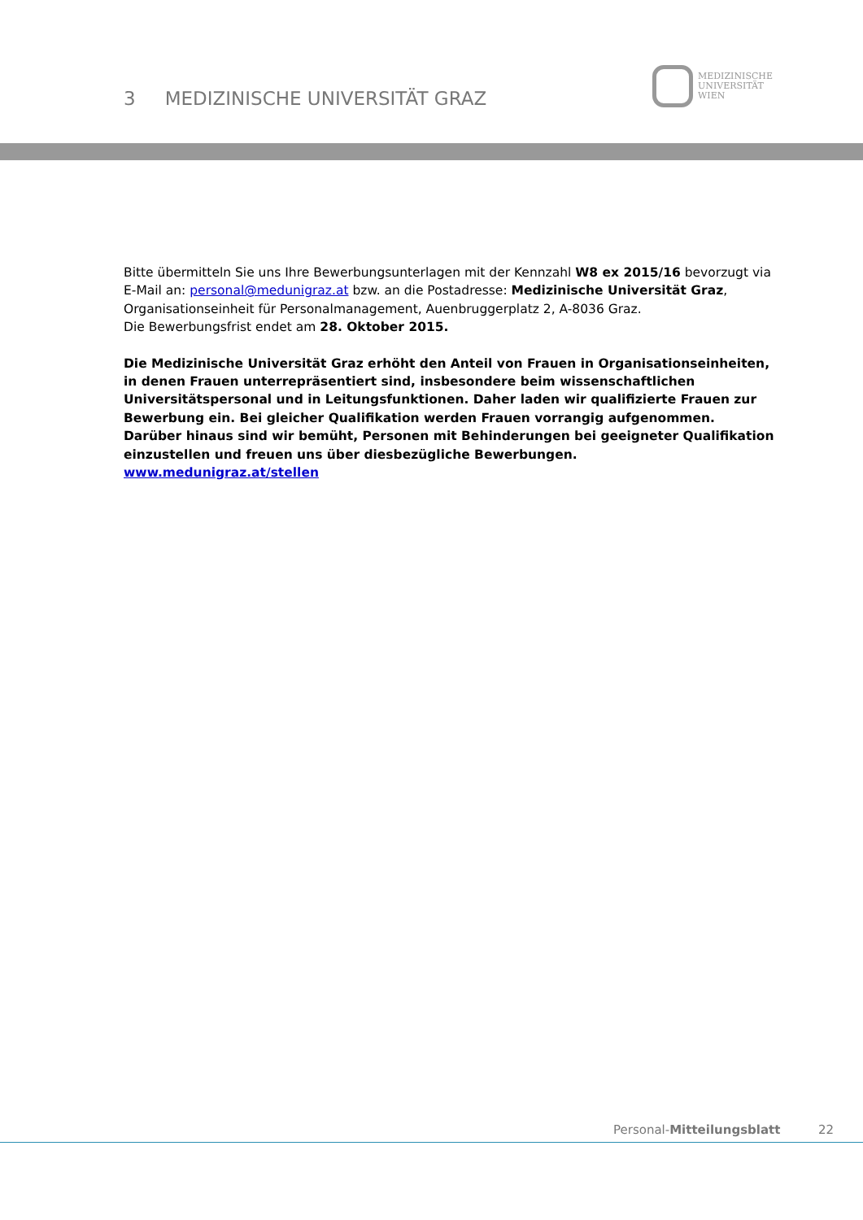3 MEDIZINISCHE UNIVERSITÄT GRAZ
MEDIZINISCHE
UNIVERSITÄT
WIEN
Bitte übermitteln Sie uns Ihre Bewerbungsunterlagen mit der Kennzahl W8 ex 2015/16 bevorzugt via E-Mail an: personal@medunigraz.at bzw. an die Postadresse: Medizinische Universität Graz, Organisationseinheit für Personalmanagement, Auenbruggerplatz 2, A-8036 Graz.
Die Bewerbungsfrist endet am 28. Oktober 2015.
Die Medizinische Universität Graz erhöht den Anteil von Frauen in Organisationseinheiten, in denen Frauen unterrepräsentiert sind, insbesondere beim wissenschaftlichen Universitätspersonal und in Leitungsfunktionen. Daher laden wir qualifizierte Frauen zur Bewerbung ein. Bei gleicher Qualifikation werden Frauen vorrangig aufgenommen.
Darüber hinaus sind wir bemüht, Personen mit Behinderungen bei geeigneter Qualifikation einzustellen und freuen uns über diesbezügliche Bewerbungen.
www.medunigraz.at/stellen
Personal-Mitteilungsblatt 22